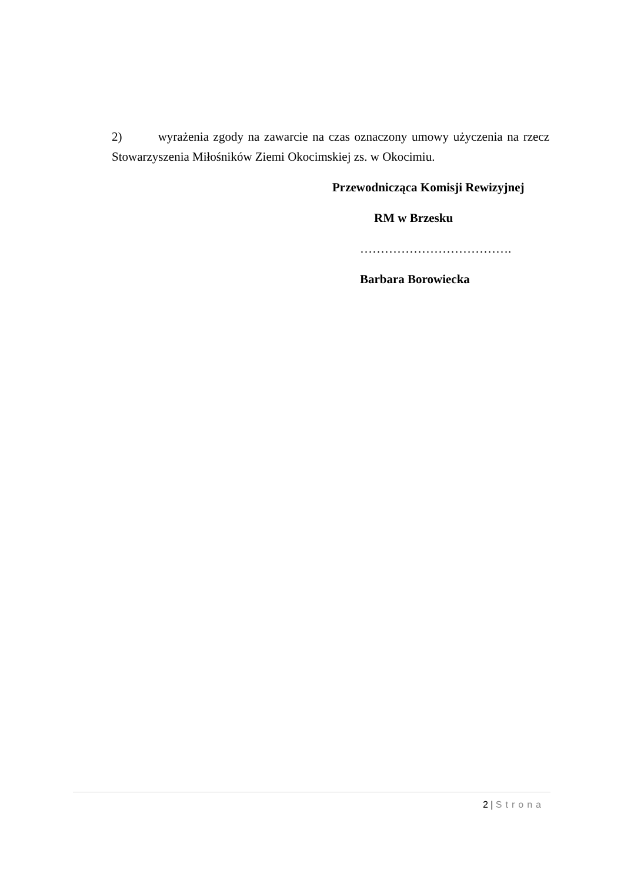2) wyrażenia zgody na zawarcie na czas oznaczony umowy użyczenia na rzecz Stowarzyszenia Miłośników Ziemi Okocimskiej zs. w Okocimiu.
Przewodnicząca Komisji Rewizyjnej
RM w Brzesku
……………………………….
Barbara Borowiecka
2 | Strona